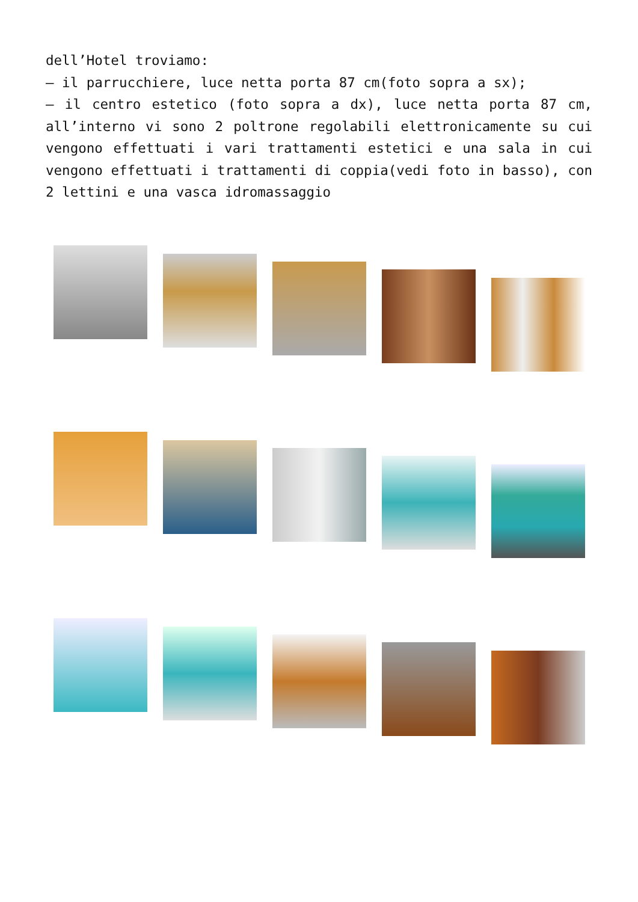dell’Hotel troviamo:
– il parrucchiere, luce netta porta 87 cm(foto sopra a sx);
– il centro estetico (foto sopra a dx), luce netta porta 87 cm, all’interno vi sono 2 poltrone regolabili elettronicamente su cui vengono effettuati i vari trattamenti estetici e una sala in cui vengono effettuati i trattamenti di coppia(vedi foto in basso), con 2 lettini e una vasca idromassaggio